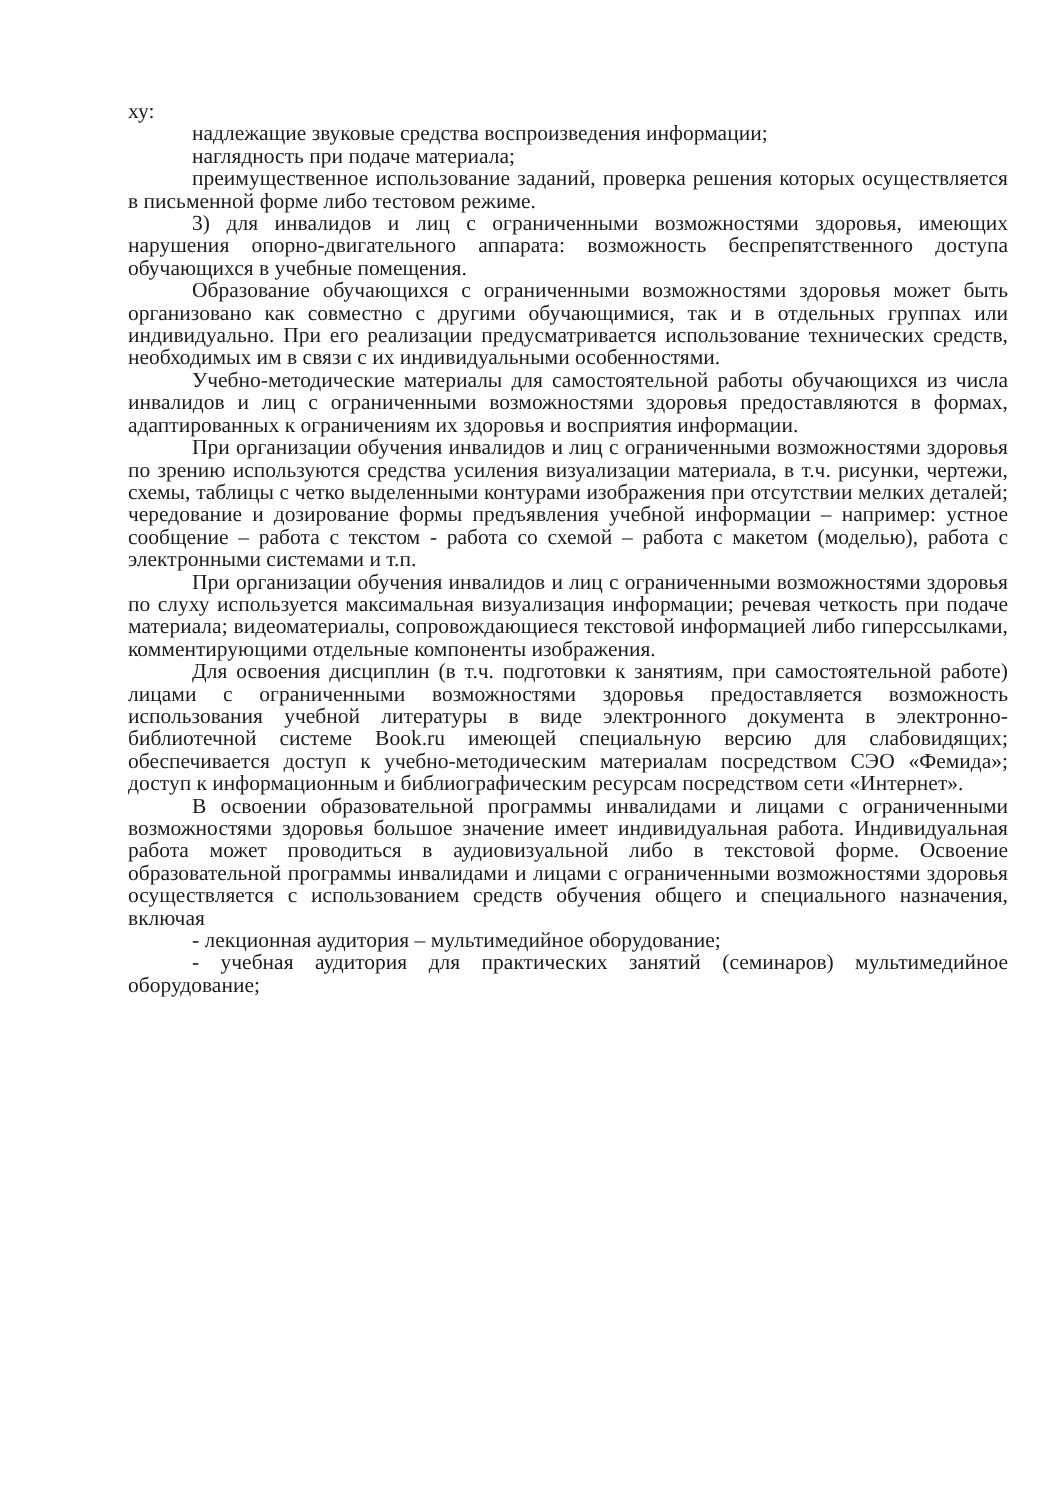ху:
надлежащие звуковые средства воспроизведения информации;
наглядность при подаче материала;
преимущественное использование заданий, проверка решения которых осуществляется в письменной форме либо тестовом режиме.
3) для инвалидов и лиц с ограниченными возможностями здоровья, имеющих нарушения опорно-двигательного аппарата: возможность беспрепятственного доступа обучающихся в учебные помещения.
Образование обучающихся с ограниченными возможностями здоровья может быть организовано как совместно с другими обучающимися, так и в отдельных группах или индивидуально. При его реализации предусматривается использование технических средств, необходимых им в связи с их индивидуальными особенностями.
Учебно-методические материалы для самостоятельной работы обучающихся из числа инвалидов и лиц с ограниченными возможностями здоровья предоставляются в формах, адаптированных к ограничениям их здоровья и восприятия информации.
При организации обучения инвалидов и лиц с ограниченными возможностями здоровья по зрению используются средства усиления визуализации материала, в т.ч. рисунки, чертежи, схемы, таблицы с четко выделенными контурами изображения при отсутствии мелких деталей; чередование и дозирование формы предъявления учебной информации – например: устное сообщение – работа с текстом - работа со схемой – работа с макетом (моделью), работа с электронными системами и т.п.
При организации обучения инвалидов и лиц с ограниченными возможностями здоровья по слуху используется максимальная визуализация информации; речевая четкость при подаче материала; видеоматериалы, сопровождающиеся текстовой информацией либо гиперссылками, комментирующими отдельные компоненты изображения.
Для освоения дисциплин (в т.ч. подготовки к занятиям, при самостоятельной работе) лицами с ограниченными возможностями здоровья предоставляется возможность использования учебной литературы в виде электронного документа в электронно-библиотечной системе Book.ru имеющей специальную версию для слабовидящих; обеспечивается доступ к учебно-методическим материалам посредством СЭО «Фемида»; доступ к информационным и библиографическим ресурсам посредством сети «Интернет».
В освоении образовательной программы инвалидами и лицами с ограниченными возможностями здоровья большое значение имеет индивидуальная работа. Индивидуальная работа может проводиться в аудиовизуальной либо в текстовой форме. Освоение образовательной программы инвалидами и лицами с ограниченными возможностями здоровья осуществляется с использованием средств обучения общего и специального назначения, включая
- лекционная аудитория – мультимедийное оборудование;
- учебная аудитория для практических занятий (семинаров) мультимедийное оборудование;